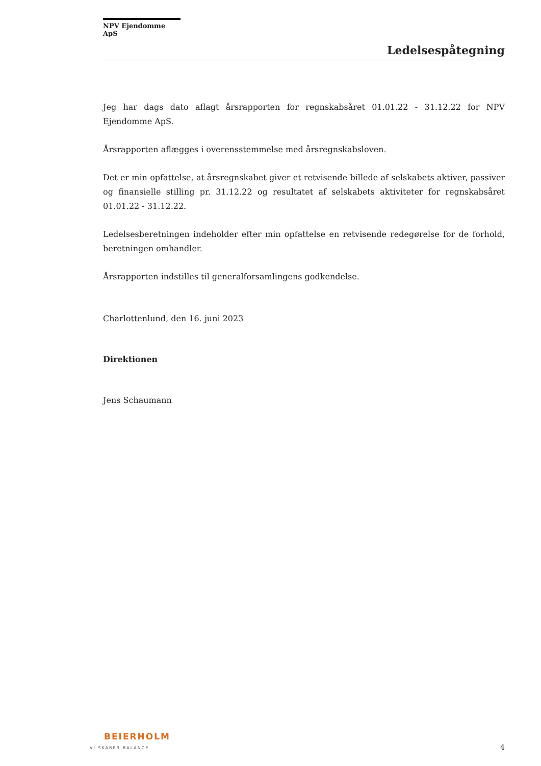NPV Ejendomme ApS
Ledelsespåtegning
Jeg har dags dato aflagt årsrapporten for regnskabsåret 01.01.22 - 31.12.22 for NPV Ejendomme ApS.
Årsrapporten aflægges i overensstemmelse med årsregnskabsloven.
Det er min opfattelse, at årsregnskabet giver et retvisende billede af selskabets aktiver, passiver og finansielle stilling pr. 31.12.22 og resultatet af selskabets aktiviteter for regnskabsåret 01.01.22 - 31.12.22.
Ledelsesberetningen indeholder efter min opfattelse en retvisende redegørelse for de forhold, beretningen omhandler.
Årsrapporten indstilles til generalforsamlingens godkendelse.
Charlottenlund, den 16. juni 2023
Direktionen
Jens Schaumann
BEIERHOLM
VI SKABER BALANCE
4